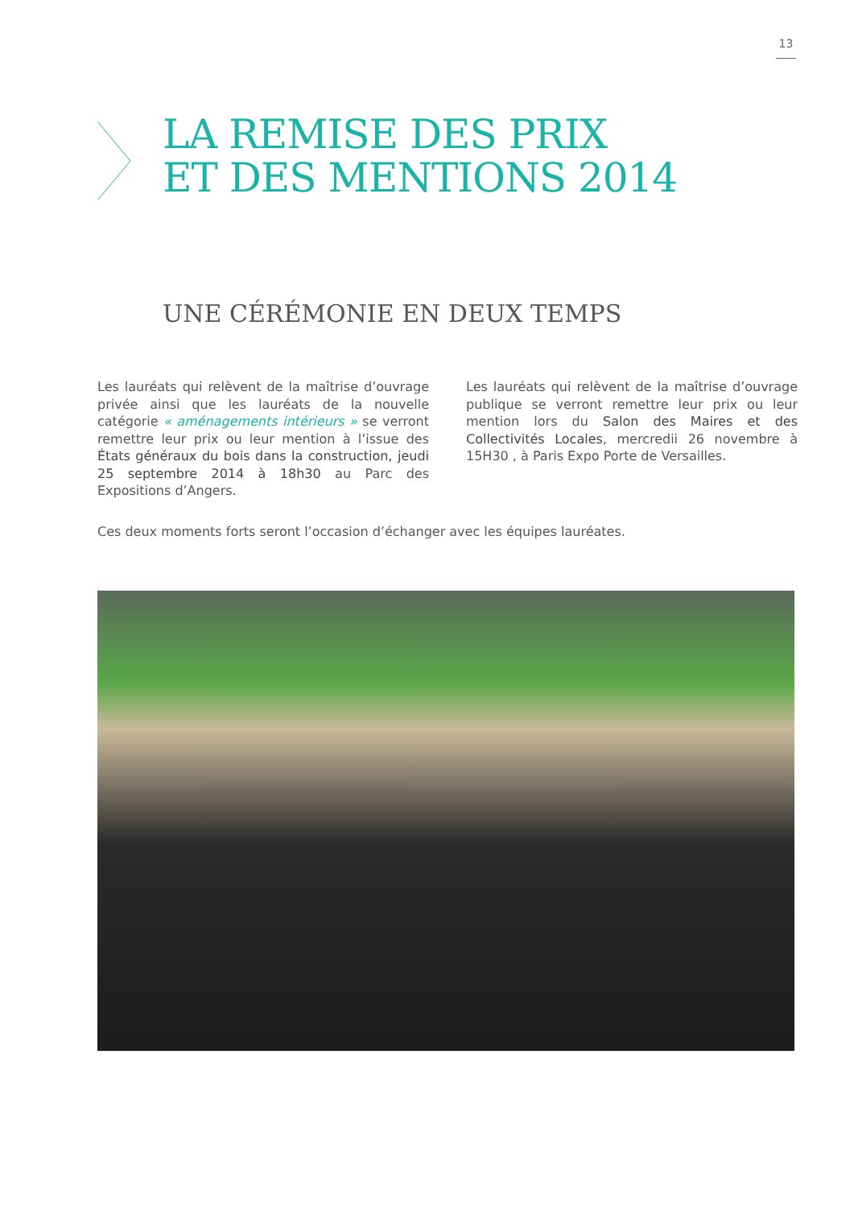13
LA REMISE DES PRIX
ET DES MENTIONS 2014
UNE CÉRÉMONIE EN DEUX TEMPS
Les lauréats qui relèvent de la maîtrise d’ouvrage privée ainsi que les lauréats de la nouvelle catégorie « aménagements intérieurs » se verront remettre leur prix ou leur mention à l’issue des États généraux du bois dans la construction, jeudi 25 septembre 2014 à 18h30 au Parc des Expositions d’Angers.
Les lauréats qui relèvent de la maîtrise d’ouvrage publique se verront remettre leur prix ou leur mention lors du Salon des Maires et des Collectivités Locales, mercredii 26 novembre à 15H30 , à Paris Expo Porte de Versailles.
Ces deux moments forts seront l’occasion d’échanger avec les équipes lauréates.